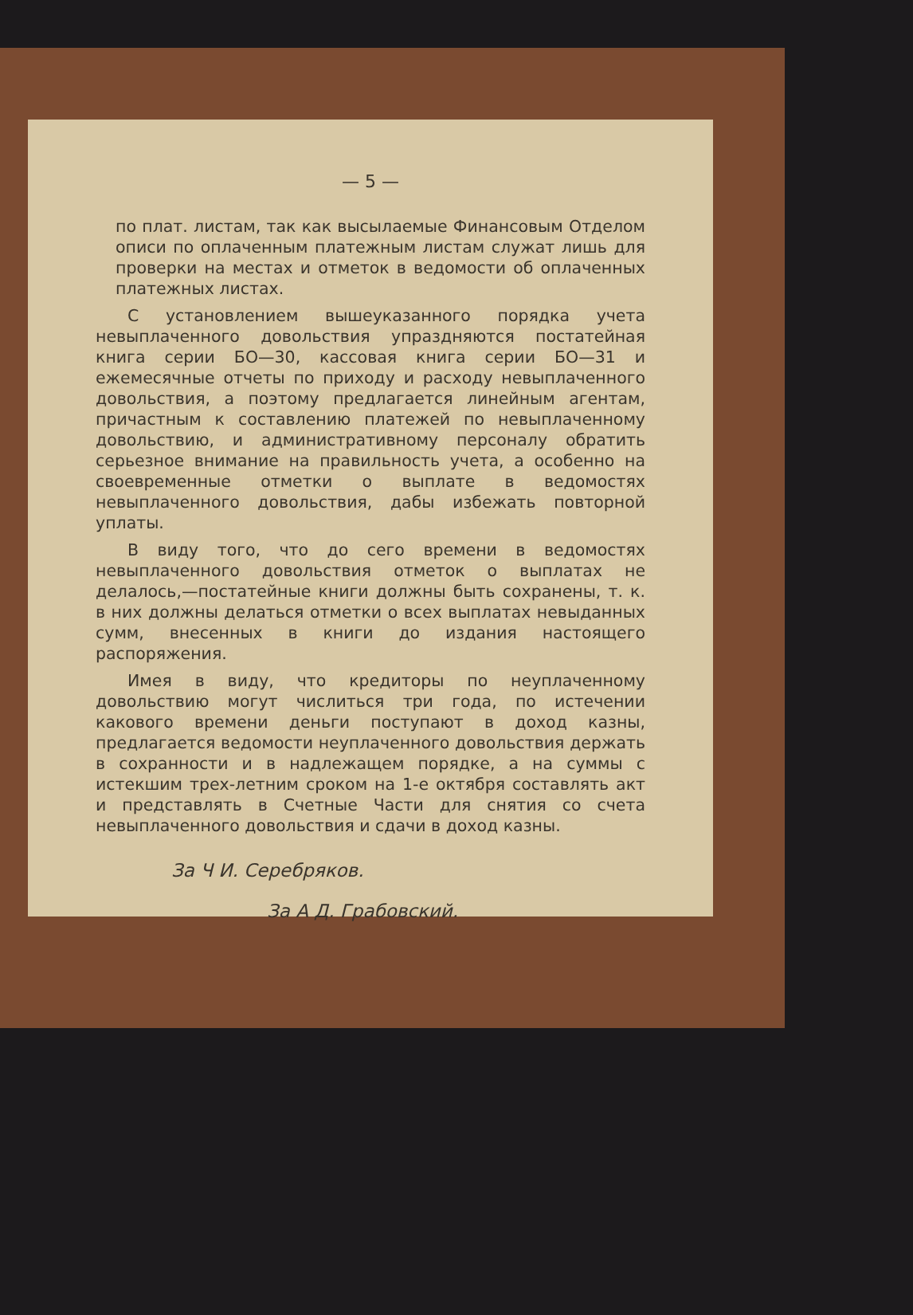— 5 —
по плат. листам, так как высылаемые Финансовым Отделом описи по оплаченным платежным листам служат лишь для проверки на местах и отметок в ведомости об оплаченных платежных листах.
С установлением вышеуказанного порядка учета невыплаченного довольствия упраздняются постатейная книга серии БО—30, кассовая книга серии БО—31 и ежемесячные отчеты по приходу и расходу невыплаченного довольствия, а поэтому предлагается линейным агентам, причастным к составлению платежей по невыплаченному довольствию, и административному персоналу обратить серьезное внимание на правильность учета, а особенно на своевременные отметки о выплате в ведомостях невыплаченного довольствия, дабы избежать повторной уплаты.
В виду того, что до сего времени в ведомостях невыплаченного довольствия отметок о выплатах не делалось,—постатейные книги должны быть сохранены, т. к. в них должны делаться отметки о всех выплатах невыданных сумм, внесенных в книги до издания настоящего распоряжения.
Имея в виду, что кредиторы по неуплаченному довольствию могут числиться три года, по истечении какового времени деньги поступают в доход казны, предлагается ведомости неуплаченного довольствия держать в сохранности и в надлежащем порядке, а на суммы с истекшим трех-летним сроком на 1-е октября составлять акт и представлять в Счетные Части для снятия со счета невыплаченного довольствия и сдачи в доход казны.
За Ч И. Серебряков.
За А Д. Грабовский.